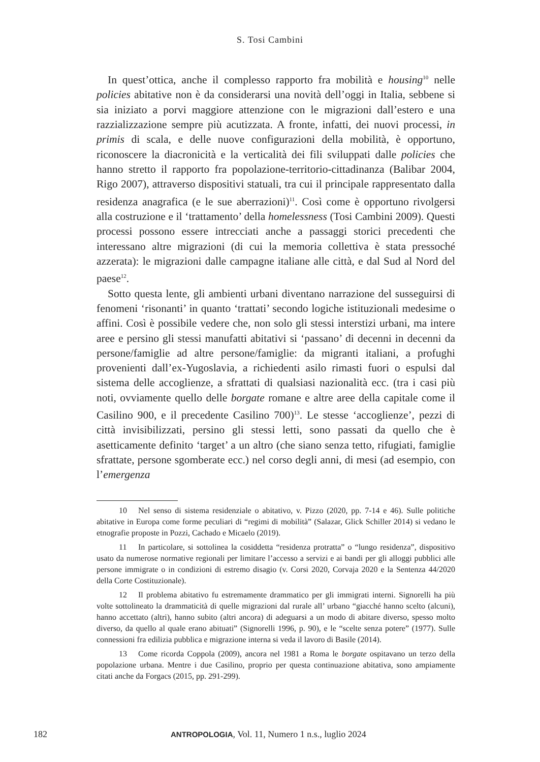S. Tosi Cambini
In quest’ottica, anche il complesso rapporto fra mobilità e housing<sup>10</sup> nelle policies abitative non è da considerarsi una novità dell’oggi in Italia, sebbene si sia iniziato a porvi maggiore attenzione con le migrazioni dall’estero e una razzializzazione sempre più acutizzata. A fronte, infatti, dei nuovi processi, in primis di scala, e delle nuove configurazioni della mobilità, è opportuno, riconoscere la diacronicità e la verticalità dei fili sviluppati dalle policies che hanno stretto il rapporto fra popolazione-territorio-cittadinanza (Balibar 2004, Rigo 2007), attraverso dispositivi statuali, tra cui il principale rappresentato dalla residenza anagrafica (e le sue aberrazioni)<sup>11</sup>. Così come è opportuno rivolgersi alla costruzione e il ‘trattamento’ della homelessness (Tosi Cambini 2009). Questi processi possono essere intrecciati anche a passaggi storici precedenti che interessano altre migrazioni (di cui la memoria collettiva è stata pressoché azzerata): le migrazioni dalle campagne italiane alle città, e dal Sud al Nord del paese<sup>12</sup>.
Sotto questa lente, gli ambienti urbani diventano narrazione del susseguirsi di fenomeni ‘risonanti’ in quanto ‘trattati’ secondo logiche istituzionali medesime o affini. Così è possibile vedere che, non solo gli stessi interstizi urbani, ma intere aree e persino gli stessi manufatti abitativi si ‘passano’ di decenni in decenni da persone/famiglie ad altre persone/famiglie: da migranti italiani, a profughi provenienti dall’ex-Yugoslavia, a richiedenti asilo rimasti fuori o espulsi dal sistema delle accoglienze, a sfrattati di qualsiasi nazionalità ecc. (tra i casi più noti, ovviamente quello delle borgate romane e altre aree della capitale come il Casilino 900, e il precedente Casilino 700)<sup>13</sup>. Le stesse ‘accoglienze’, pezzi di città invisibilizzati, persino gli stessi letti, sono passati da quello che è asetticamente definito ‘target’ a un altro (che siano senza tetto, rifugiati, famiglie sfrattate, persone sgomberate ecc.) nel corso degli anni, di mesi (ad esempio, con l’emergenza
10 Nel senso di sistema residenziale o abitativo, v. Pizzo (2020, pp. 7-14 e 46). Sulle politiche abitative in Europa come forme peculiari di “regimi di mobilità” (Salazar, Glick Schiller 2014) si vedano le etnografie proposte in Pozzi, Cachado e Micaelo (2019).
11 In particolare, si sottolinea la cosiddetta “residenza protratta” o “lungo residenza”, dispositivo usato da numerose normative regionali per limitare l’accesso a servizi e ai bandi per gli alloggi pubblici alle persone immigrate o in condizioni di estremo disagio (v. Corsi 2020, Corvaja 2020 e la Sentenza 44/2020 della Corte Costituzionale).
12 Il problema abitativo fu estremamente drammatico per gli immigrati interni. Signorelli ha più volte sottolineato la drammaticità di quelle migrazioni dal rurale all’ urbano “giacché hanno scelto (alcuni), hanno accettato (altri), hanno subito (altri ancora) di adeguarsi a un modo di abitare diverso, spesso molto diverso, da quello al quale erano abituati” (Signorelli 1996, p. 90), e le “scelte senza potere” (1977). Sulle connessioni fra edilizia pubblica e migrazione interna si veda il lavoro di Basile (2014).
13 Come ricorda Coppola (2009), ancora nel 1981 a Roma le borgate ospitavano un terzo della popolazione urbana. Mentre i due Casilino, proprio per questa continuazione abitativa, sono ampiamente citati anche da Forgacs (2015, pp. 291-299).
182 ANTROPOLOGIA, Vol. 11, Numero 1 n.s., luglio 2024